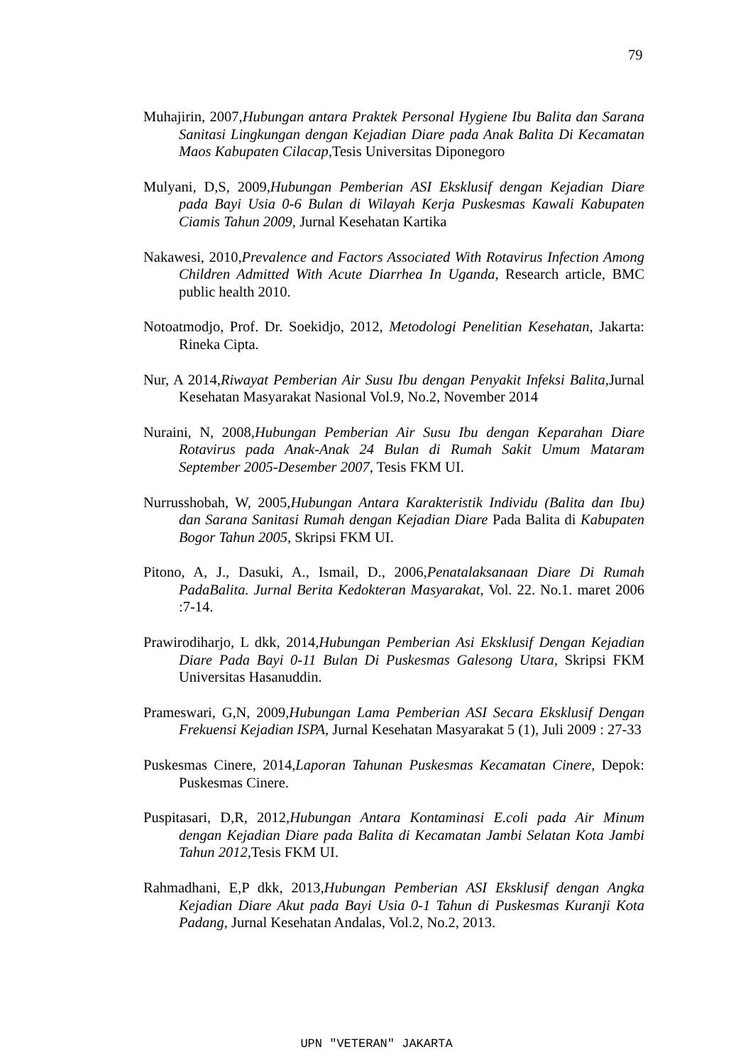79
Muhajirin, 2007,Hubungan antara Praktek Personal Hygiene Ibu Balita dan Sarana Sanitasi Lingkungan dengan Kejadian Diare pada Anak Balita Di Kecamatan Maos Kabupaten Cilacap, Tesis Universitas Diponegoro
Mulyani, D,S, 2009,Hubungan Pemberian ASI Eksklusif dengan Kejadian Diare pada Bayi Usia 0-6 Bulan di Wilayah Kerja Puskesmas Kawali Kabupaten Ciamis Tahun 2009, Jurnal Kesehatan Kartika
Nakawesi, 2010,Prevalence and Factors Associated With Rotavirus Infection Among Children Admitted With Acute Diarrhea In Uganda, Research article, BMC public health 2010.
Notoatmodjo, Prof. Dr. Soekidjo, 2012, Metodologi Penelitian Kesehatan, Jakarta: Rineka Cipta.
Nur, A 2014,Riwayat Pemberian Air Susu Ibu dengan Penyakit Infeksi Balita, Jurnal Kesehatan Masyarakat Nasional Vol.9, No.2, November 2014
Nuraini, N, 2008,Hubungan Pemberian Air Susu Ibu dengan Keparahan Diare Rotavirus pada Anak-Anak 24 Bulan di Rumah Sakit Umum Mataram September 2005-Desember 2007, Tesis FKM UI.
Nurrusshobah, W, 2005,Hubungan Antara Karakteristik Individu (Balita dan Ibu) dan Sarana Sanitasi Rumah dengan Kejadian Diare Pada Balita di Kabupaten Bogor Tahun 2005, Skripsi FKM UI.
Pitono, A, J., Dasuki, A., Ismail, D., 2006,Penatalaksanaan Diare Di Rumah PadaBalita. Jurnal Berita Kedokteran Masyarakat, Vol. 22. No.1. maret 2006 :7-14.
Prawirodiharjo, L dkk, 2014,Hubungan Pemberian Asi Eksklusif Dengan Kejadian Diare Pada Bayi 0-11 Bulan Di Puskesmas Galesong Utara, Skripsi FKM Universitas Hasanuddin.
Prameswari, G,N, 2009,Hubungan Lama Pemberian ASI Secara Eksklusif Dengan Frekuensi Kejadian ISPA, Jurnal Kesehatan Masyarakat 5 (1), Juli 2009 : 27-33
Puskesmas Cinere, 2014,Laporan Tahunan Puskesmas Kecamatan Cinere, Depok: Puskesmas Cinere.
Puspitasari, D,R, 2012,Hubungan Antara Kontaminasi E.coli pada Air Minum dengan Kejadian Diare pada Balita di Kecamatan Jambi Selatan Kota Jambi Tahun 2012, Tesis FKM UI.
Rahmadhani, E,P dkk, 2013,Hubungan Pemberian ASI Eksklusif dengan Angka Kejadian Diare Akut pada Bayi Usia 0-1 Tahun di Puskesmas Kuranji Kota Padang, Jurnal Kesehatan Andalas, Vol.2, No.2, 2013.
UPN "VETERAN" JAKARTA